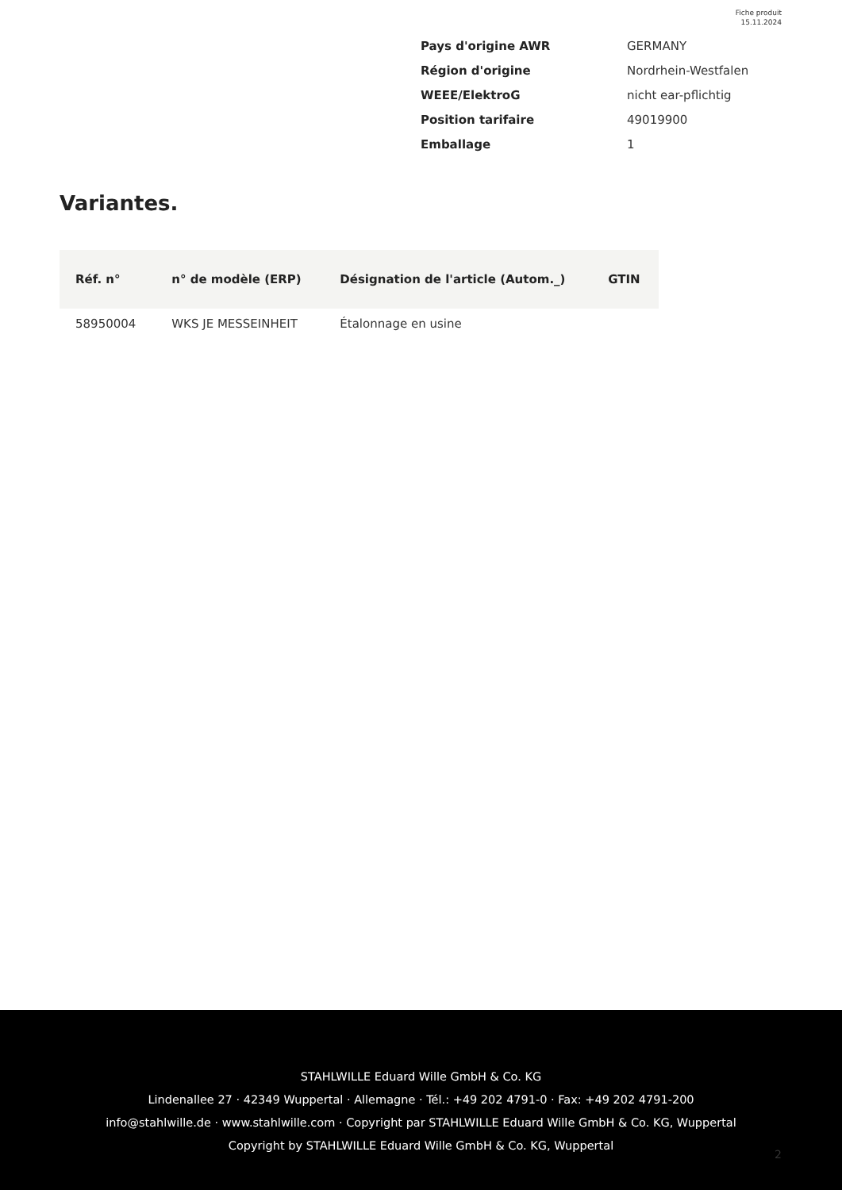Fiche produit
15.11.2024
| Pays d'origine AWR | GERMANY |
| Région d'origine | Nordrhein-Westfalen |
| WEEE/ElektroG | nicht ear-pflichtig |
| Position tarifaire | 49019900 |
| Emballage | 1 |
Variantes.
| Réf. n° | n° de modèle (ERP) | Désignation de l'article (Autom._) | GTIN |
| --- | --- | --- | --- |
| 58950004 | WKS JE MESSEINHEIT | Étalonnage en usine | |
STAHLWILLE Eduard Wille GmbH & Co. KG
Lindenallee 27 · 42349 Wuppertal · Allemagne · Tél.: +49 202 4791-0 · Fax: +49 202 4791-200
info@stahlwille.de · www.stahlwille.com · Copyright par STAHLWILLE Eduard Wille GmbH & Co. KG, Wuppertal
Copyright by STAHLWILLE Eduard Wille GmbH & Co. KG, Wuppertal
2